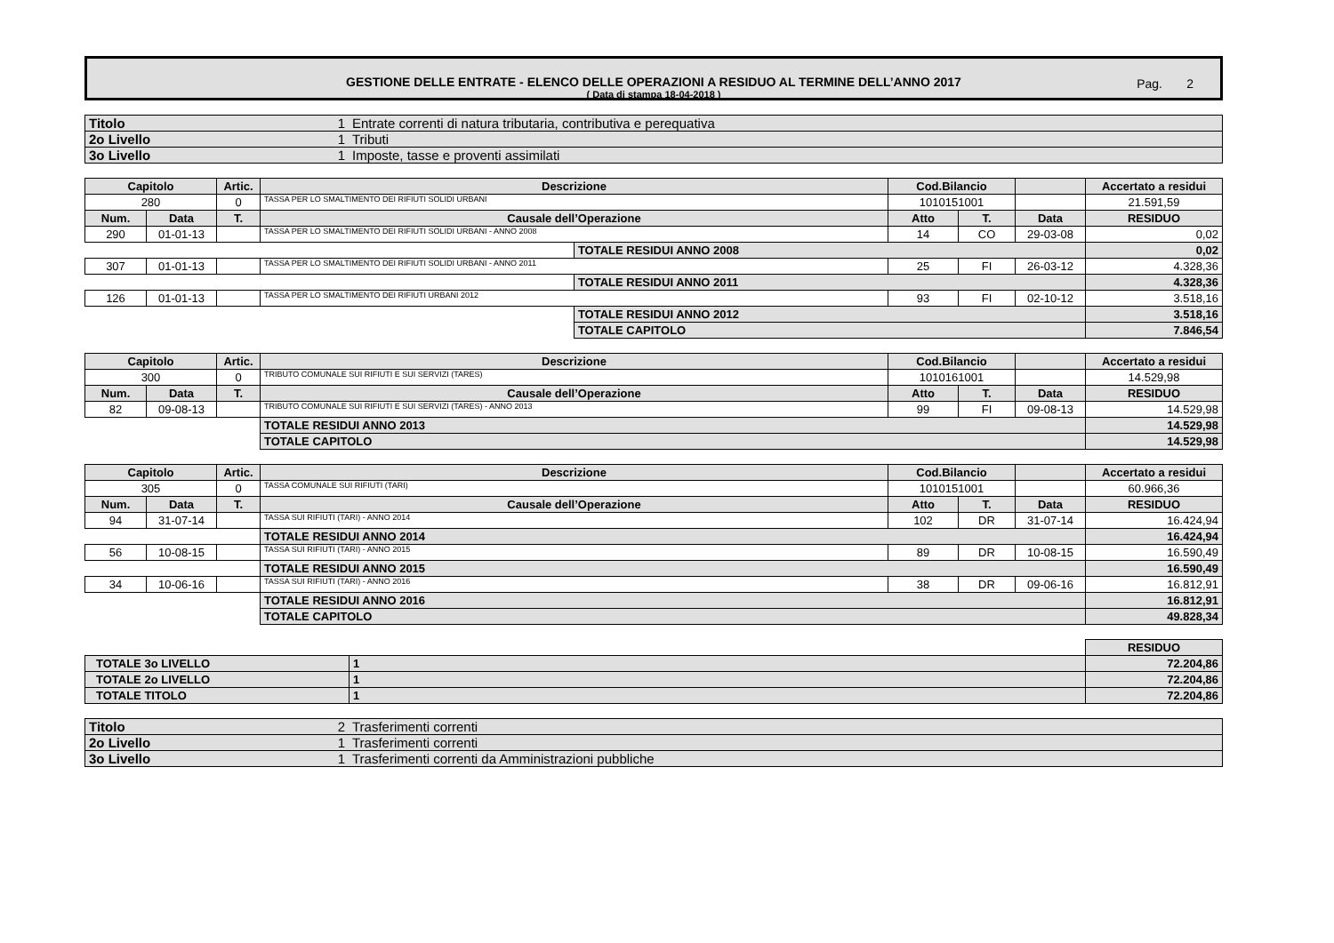GESTIONE DELLE ENTRATE - ELENCO DELLE OPERAZIONI A RESIDUO AL TERMINE DELL’ANNO 2017
( Data di stampa 18-04-2018 )
Pag. 2
| Titolo | 1 | Entrate correnti di natura tributaria, contributiva e perequativa |
| 2o Livello | 1 | Tributi |
| 3o Livello | 1 | Imposte, tasse e proventi assimilati |
| Capitolo | | Artic. | Descrizione | | Cod.Bilancio | | | Accertato a residui |
| --- | --- | --- | --- | --- | --- | --- | --- | --- |
| 280 | | 0 | TASSA PER LO SMALTIMENTO DEI RIFIUTI SOLIDI URBANI | | 1010151001 | | | 21.591,59 |
| Num. | Data | T. | Causale dell’Operazione | | Atto | T. | Data | RESIDUO |
| 290 | 01-01-13 | | TASSA PER LO SMALTIMENTO DEI RIFIUTI SOLIDI URBANI - ANNO 2008 | | 14 | CO | 29-03-08 | 0,02 |
| | | | | TOTALE RESIDUI ANNO 2008 | | | | 0,02 |
| 307 | 01-01-13 | | TASSA PER LO SMALTIMENTO DEI RIFIUTI SOLIDI URBANI - ANNO 2011 | | 25 | FI | 26-03-12 | 4.328,36 |
| | | | | TOTALE RESIDUI ANNO 2011 | | | | 4.328,36 |
| 126 | 01-01-13 | | TASSA PER LO SMALTIMENTO DEI RIFIUTI URBANI 2012 | | 93 | FI | 02-10-12 | 3.518,16 |
| | | | | TOTALE RESIDUI ANNO 2012 | | | | 3.518,16 |
| | | | | TOTALE CAPITOLO | | | | 7.846,54 |
| Capitolo | | Artic. | Descrizione | Cod.Bilancio | | | Accertato a residui |
| --- | --- | --- | --- | --- | --- | --- | --- |
| 300 | | 0 | TRIBUTO COMUNALE SUI RIFIUTI E SUI SERVIZI (TARES) | 1010161001 | | | 14.529,98 |
| Num. | Data | T. | Causale dell’Operazione | Atto | T. | Data | RESIDUO |
| 82 | 09-08-13 | | TRIBUTO COMUNALE SUI RIFIUTI E SUI SERVIZI (TARES) - ANNO 2013 | 99 | FI | 09-08-13 | 14.529,98 |
| | | | TOTALE RESIDUI ANNO 2013 | | | | 14.529,98 |
| | | | TOTALE CAPITOLO | | | | 14.529,98 |
| Capitolo | | Artic. | Descrizione | Cod.Bilancio | | | Accertato a residui |
| --- | --- | --- | --- | --- | --- | --- | --- |
| 305 | | 0 | TASSA COMUNALE SUI RIFIUTI (TARI) | 1010151001 | | | 60.966,36 |
| Num. | Data | T. | Causale dell’Operazione | Atto | T. | Data | RESIDUO |
| 94 | 31-07-14 | | TASSA SUI RIFIUTI (TARI) - ANNO 2014 | 102 | DR | 31-07-14 | 16.424,94 |
| | | | TOTALE RESIDUI ANNO 2014 | | | | 16.424,94 |
| 56 | 10-08-15 | | TASSA SUI RIFIUTI (TARI) - ANNO 2015 | 89 | DR | 10-08-15 | 16.590,49 |
| | | | TOTALE RESIDUI ANNO 2015 | | | | 16.590,49 |
| 34 | 10-06-16 | | TASSA SUI RIFIUTI (TARI) - ANNO 2016 | 38 | DR | 09-06-16 | 16.812,91 |
| | | | TOTALE RESIDUI ANNO 2016 | | | | 16.812,91 |
| | | | TOTALE CAPITOLO | | | | 49.828,34 |
| | | RESIDUO |
| TOTALE 3o LIVELLO | 1 | 72.204,86 |
| TOTALE 2o LIVELLO | 1 | 72.204,86 |
| TOTALE TITOLO | 1 | 72.204,86 |
| Titolo | 2 | Trasferimenti correnti |
| 2o Livello | 1 | Trasferimenti correnti |
| 3o Livello | 1 | Trasferimenti correnti da Amministrazioni pubbliche |